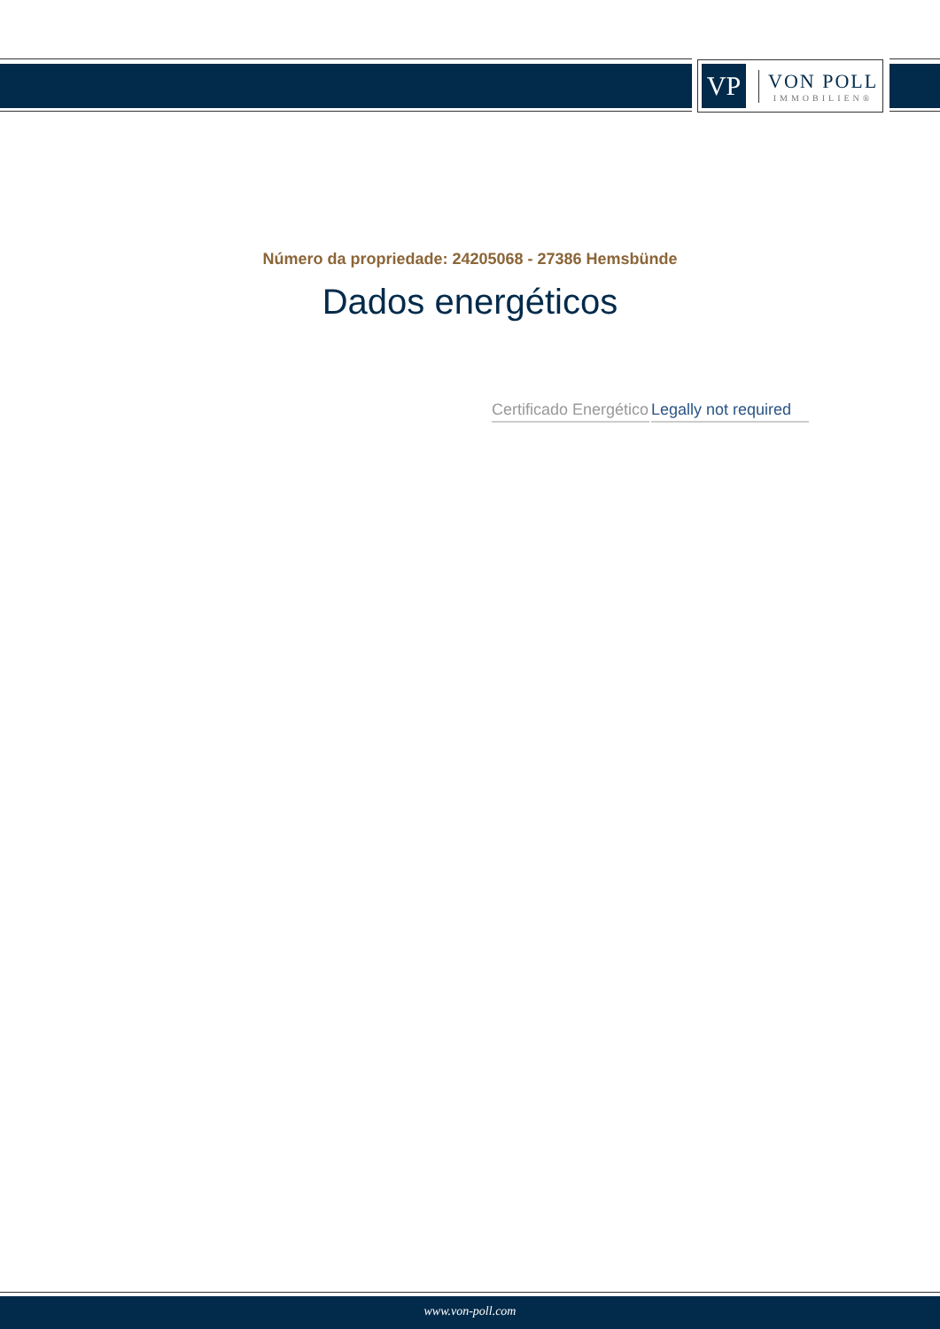VP
VON POLL
IMMOBILIEN®
Número da propriedade: 24205068 - 27386 Hemsbünde
Dados energéticos
| Certificado Energético | Legally not required |
www.von-poll.com